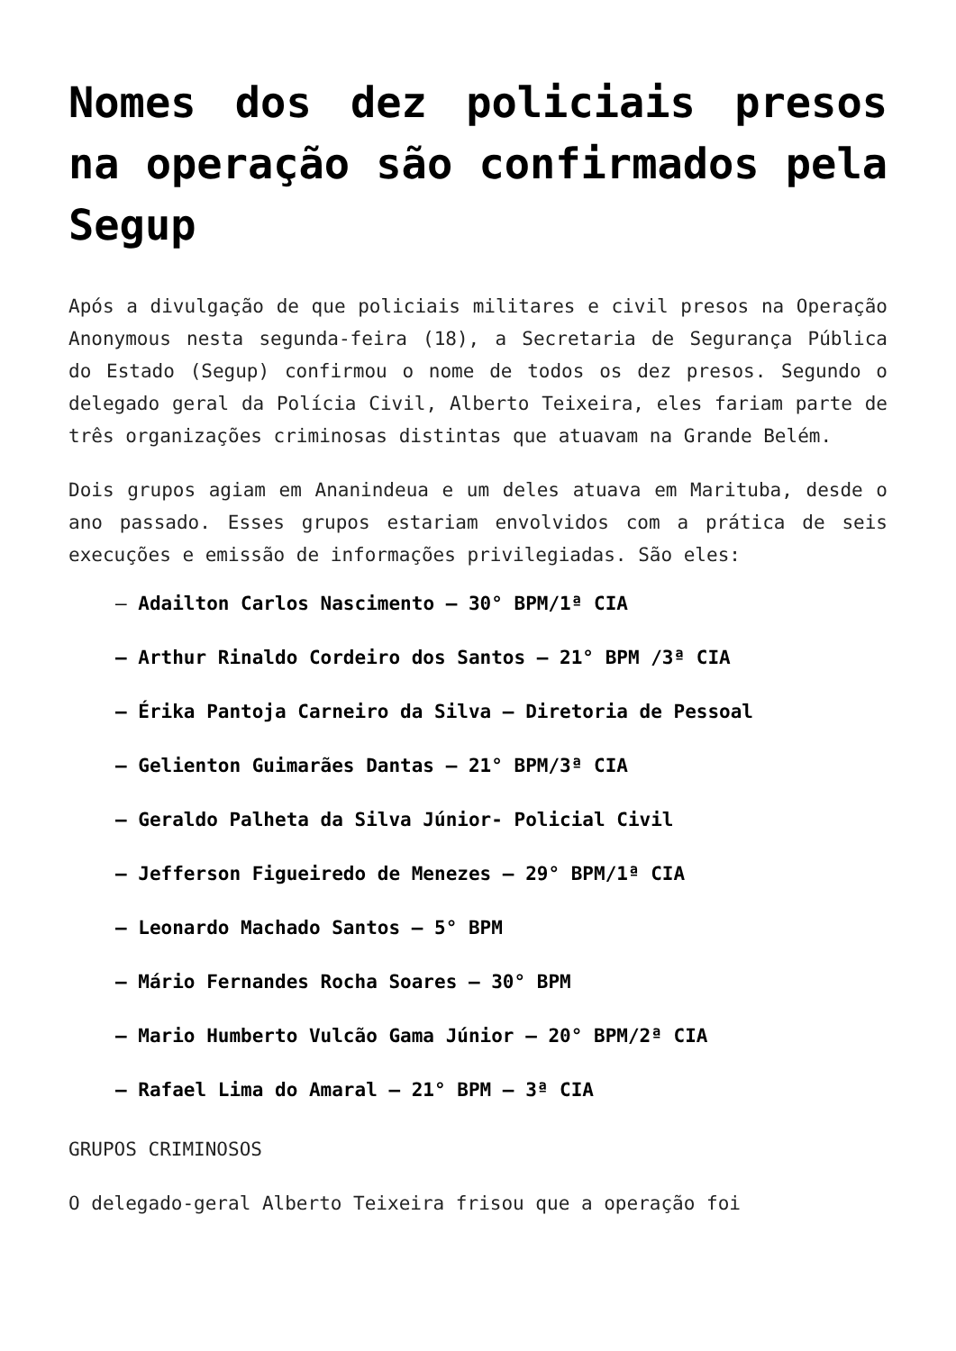Nomes dos dez policiais presos na operação são confirmados pela Segup
Após a divulgação de que policiais militares e civil presos na Operação Anonymous nesta segunda-feira (18), a Secretaria de Segurança Pública do Estado (Segup) confirmou o nome de todos os dez presos. Segundo o delegado geral da Polícia Civil, Alberto Teixeira, eles fariam parte de três organizações criminosas distintas que atuavam na Grande Belém.
Dois grupos agiam em Ananindeua e um deles atuava em Marituba, desde o ano passado. Esses grupos estariam envolvidos com a prática de seis execuções e emissão de informações privilegiadas. São eles:
– Adailton Carlos Nascimento – 30° BPM/1ª CIA
– Arthur Rinaldo Cordeiro dos Santos – 21° BPM /3ª CIA
– Érika Pantoja Carneiro da Silva – Diretoria de Pessoal
– Gelienton Guimarães Dantas – 21° BPM/3ª CIA
– Geraldo Palheta da Silva Júnior- Policial Civil
– Jefferson Figueiredo de Menezes – 29° BPM/1ª CIA
– Leonardo Machado Santos – 5° BPM
– Mário Fernandes Rocha Soares – 30° BPM
– Mario Humberto Vulcão Gama Júnior – 20° BPM/2ª CIA
– Rafael Lima do Amaral – 21° BPM – 3ª CIA
GRUPOS CRIMINOSOS
O delegado-geral Alberto Teixeira frisou que a operação foi